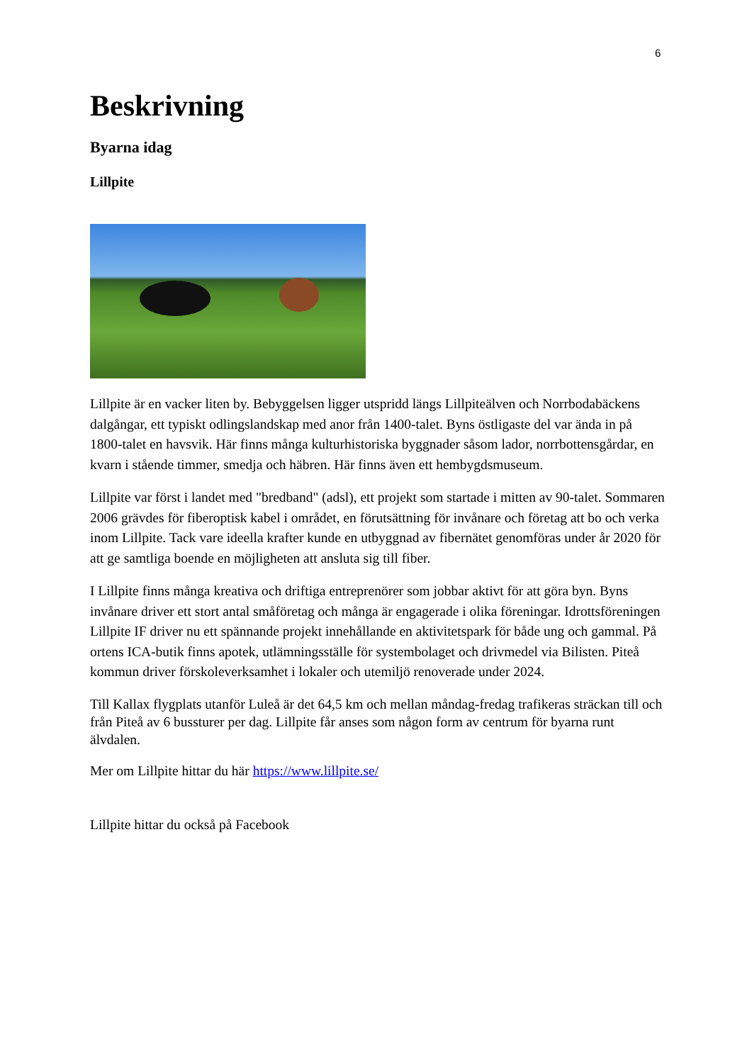6
Beskrivning
Byarna idag
Lillpite
Lillpite är en vacker liten by. Bebyggelsen ligger utspridd längs Lillpiteälven och Norrbodabäckens dalgångar, ett typiskt odlingslandskap med anor från 1400-talet. Byns östligaste del var ända in på 1800-talet en havsvik. Här finns många kulturhistoriska byggnader såsom lador, norrbottensgårdar, en kvarn i stående timmer, smedja och häbren. Här finns även ett hembygdsmuseum.
Lillpite var först i landet med "bredband" (adsl), ett projekt som startade i mitten av 90-talet. Sommaren 2006 grävdes för fiberoptisk kabel i området, en förutsättning för invånare och företag att bo och verka inom Lillpite. Tack vare ideella krafter kunde en utbyggnad av fibernätet genomföras under år 2020 för att ge samtliga boende en möjligheten att ansluta sig till fiber.
I Lillpite finns många kreativa och driftiga entreprenörer som jobbar aktivt för att göra byn. Byns invånare driver ett stort antal småföretag och många är engagerade i olika föreningar. Idrottsföreningen Lillpite IF driver nu ett spännande projekt innehållande en aktivitetspark för både ung och gammal. På ortens ICA-butik finns apotek, utlämningsställe för systembolaget och drivmedel via Bilisten. Piteå kommun driver förskoleverksamhet i lokaler och utemiljö renoverade under 2024.
Till Kallax flygplats utanför Luleå är det 64,5 km och mellan måndag-fredag trafikeras sträckan till och från Piteå av 6 bussturer per dag. Lillpite får anses som någon form av centrum för byarna runt älvdalen.
Mer om Lillpite hittar du här https://www.lillpite.se/
Lillpite hittar du också på Facebook